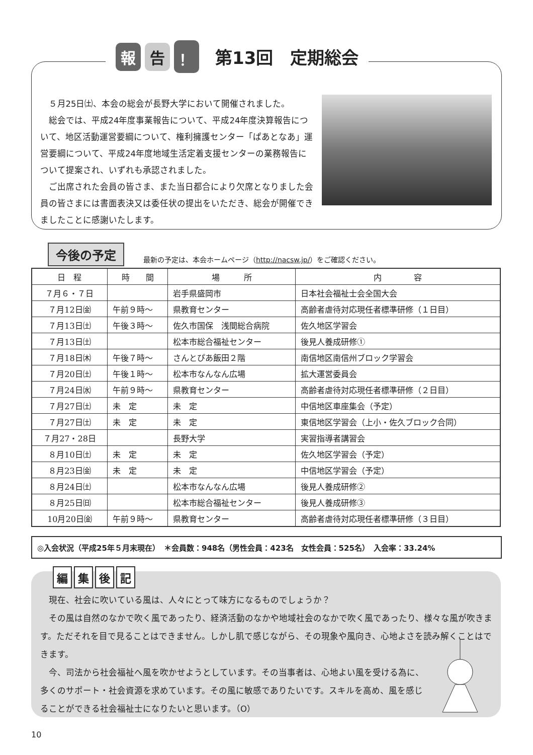報告 ！
第13回　定期総会
５月25日㈯、本会の総会が長野大学において開催されました。
総会では、平成24年度事業報告について、平成24年度決算報告について、地区活動運営要綱について、権利擁護センター「ぱあとなあ」運営要綱について、平成24年度地域生活定着支援センターの業務報告について提案され、いずれも承認されました。
ご出席された会員の皆さま、また当日都合により欠席となりました会員の皆さまには書面表決又は委任状の提出をいただき、総会が開催できましたことに感謝いたします。
今後の予定
最新の予定は、本会ホームページ（http://nacsw.jp/）をご確認ください。
| 日 程 | 時 間 | 場 所 | 内 容 |
| --- | --- | --- | --- |
| ７月６・７日 | | 岩手県盛岡市 | 日本社会福祉士会全国大会 |
| ７月12日㈮ | 午前９時～ | 県教育センター | 高齢者虐待対応現任者標準研修（１日目） |
| ７月13日㈯ | 午後３時～ | 佐久市国保 浅間総合病院 | 佐久地区学習会 |
| ７月13日㈯ | | 松本市総合福祉センター | 後見人養成研修① |
| ７月18日㈭ | 午後７時～ | さんとぴあ飯田２階 | 南信地区南信州ブロック学習会 |
| ７月20日㈯ | 午後１時～ | 松本市なんなん広場 | 拡大運営委員会 |
| ７月24日㈬ | 午前９時～ | 県教育センター | 高齢者虐待対応現任者標準研修（２日目） |
| ７月27日㈯ | 未 定 | 未 定 | 中信地区車座集会（予定） |
| ７月27日㈯ | 未 定 | 未 定 | 東信地区学習会（上小・佐久ブロック合同） |
| ７月27・28日 | | 長野大学 | 実習指導者講習会 |
| ８月10日㈯ | 未 定 | 未 定 | 佐久地区学習会（予定） |
| ８月23日㈮ | 未 定 | 未 定 | 中信地区学習会（予定） |
| ８月24日㈯ | | 松本市なんなん広場 | 後見人養成研修② |
| ８月25日㈰ | | 松本市総合福祉センター | 後見人養成研修③ |
| 10月20日㈮ | 午前９時～ | 県教育センター | 高齢者虐待対応現任者標準研修（３日目） |
◎入会状況（平成25年５月末現在）　＊会員数：948名（男性会員：423名　女性会員：525名）　入会率：33.24%
編集後記
現在、社会に吹いている風は、人々にとって味方になるものでしょうか？
その風は自然のなかで吹く風であったり、経済活動のなかや地域社会のなかで吹く風であったり、様々な風が吹きます。ただそれを目で見ることはできません。しかし肌で感じながら、その現象や風向き、心地よさを読み解くことはできます。
今、司法から社会福祉へ風を吹かせようとしています。その当事者は、心地よい風を受ける為に、多くのサポート・社会資源を求めています。その風に敏感でありたいです。スキルを高め、風を感じることができる社会福祉士になりたいと思います。（O）
10